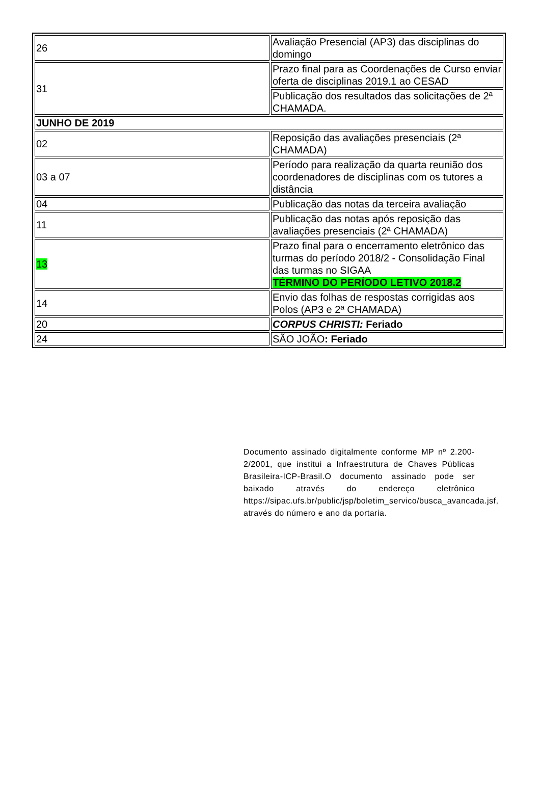| 26 | Avaliação Presencial (AP3) das disciplinas do domingo |
| 31 | Prazo final para as Coordenações de Curso enviar oferta de disciplinas 2019.1 ao CESAD |
| | Publicação dos resultados das solicitações de 2ª CHAMADA. |
| JUNHO DE 2019 | |
| 02 | Reposição das avaliações presenciais (2ª CHAMADA) |
| 03 a 07 | Período para realização da quarta reunião dos coordenadores de disciplinas com os tutores a distância |
| 04 | Publicação das notas da terceira avaliação |
| 11 | Publicação das notas após reposição das avaliações presenciais (2ª CHAMADA) |
| 13 | Prazo final para o encerramento eletrônico das turmas do período 2018/2 - Consolidação Final das turmas no SIGAA TÉRMINO DO PERÍODO LETIVO 2018.2 |
| 14 | Envio das folhas de respostas corrigidas aos Polos (AP3 e 2ª CHAMADA) |
| 20 | CORPUS CHRISTI: Feriado |
| 24 | SÃO JOÃO : Feriado |
Documento assinado digitalmente conforme MP nº 2.200-2/2001, que institui a Infraestrutura de Chaves Públicas Brasileira-ICP-Brasil.O documento assinado pode ser baixado através do endereço eletrônico https://sipac.ufs.br/public/jsp/boletim_servico/busca_avancada.jsf, através do número e ano da portaria.